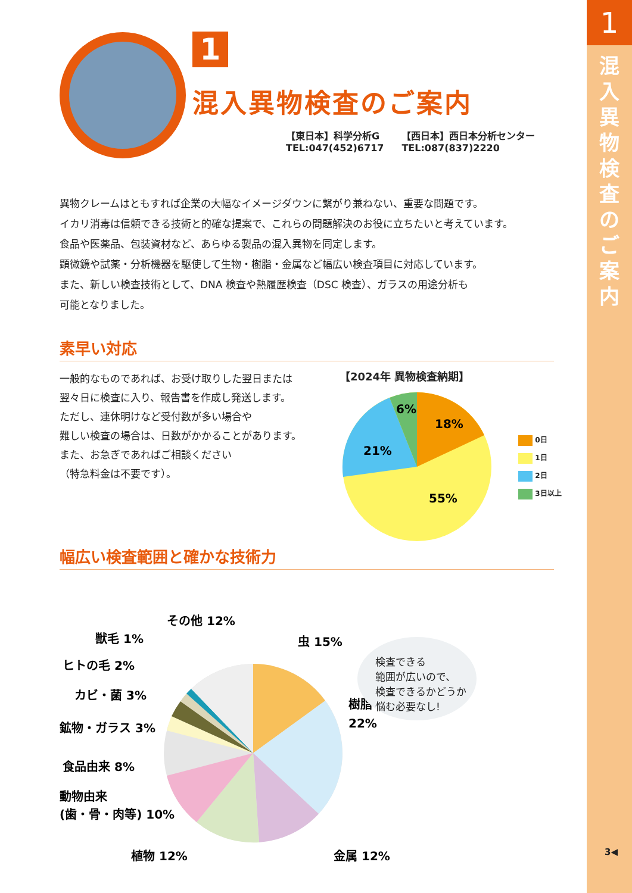1
混入異物検査のご案内
3◀
1
混入異物検査のご案内
【東日本】科学分析G
TEL:047(452)6717
【西日本】西日本分析センター
TEL:087(837)2220
異物クレームはともすれば企業の大幅なイメージダウンに繋がり兼ねない、重要な問題です。
イカリ消毒は信頼できる技術と的確な提案で、これらの問題解決のお役に立ちたいと考えています。
食品や医薬品、包装資材など、あらゆる製品の混入異物を同定します。
顕微鏡や試薬・分析機器を駆使して生物・樹脂・金属など幅広い検査項目に対応しています。
また、新しい検査技術として、DNA 検査や熱履歴検査（DSC 検査）、ガラスの用途分析も
可能となりました。
素早い対応
一般的なものであれば、お受け取りした翌日または
翌々日に検査に入り、報告書を作成し発送します。
ただし、連休明けなど受付数が多い場合や
難しい検査の場合は、日数がかかることがあります。
また、お急ぎであればご相談ください
（特急料金は不要です）。
【2024年 異物検査納期】
18%
55%
21%
6%
0日
1日
2日
3日以上
幅広い検査範囲と確かな技術力
その他 12%
獣毛 1%
虫 15%
ヒトの毛 2%
樹脂
22%
カビ・菌 3%
鉱物・ガラス 3%
食品由来 8%
動物由来
(歯・骨・肉等) 10%
植物 12%
金属 12%
検査できる
範囲が広いので、
検査できるかどうか
悩む必要なし!